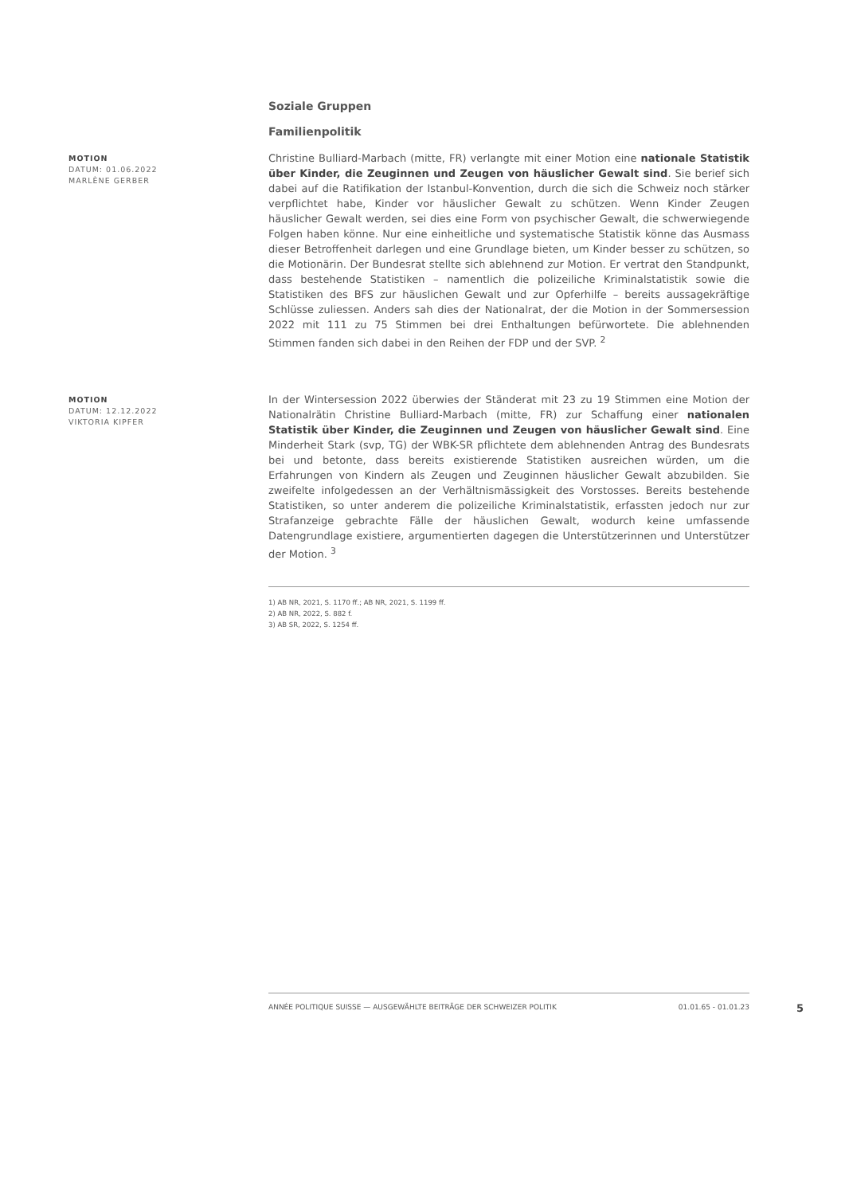Soziale Gruppen
Familienpolitik
MOTION
DATUM: 01.06.2022
MARLÈNE GERBER
Christine Bulliard-Marbach (mitte, FR) verlangte mit einer Motion eine nationale Statistik über Kinder, die Zeuginnen und Zeugen von häuslicher Gewalt sind. Sie berief sich dabei auf die Ratifikation der Istanbul-Konvention, durch die sich die Schweiz noch stärker verpflichtet habe, Kinder vor häuslicher Gewalt zu schützen. Wenn Kinder Zeugen häuslicher Gewalt werden, sei dies eine Form von psychischer Gewalt, die schwerwiegende Folgen haben könne. Nur eine einheitliche und systematische Statistik könne das Ausmass dieser Betroffenheit darlegen und eine Grundlage bieten, um Kinder besser zu schützen, so die Motionärin. Der Bundesrat stellte sich ablehnend zur Motion. Er vertrat den Standpunkt, dass bestehende Statistiken – namentlich die polizeiliche Kriminalstatistik sowie die Statistiken des BFS zur häuslichen Gewalt und zur Opferhilfe – bereits aussagekräftige Schlüsse zuliessen. Anders sah dies der Nationalrat, der die Motion in der Sommersession 2022 mit 111 zu 75 Stimmen bei drei Enthaltungen befürwortete. Die ablehnenden Stimmen fanden sich dabei in den Reihen der FDP und der SVP. <sup>2</sup>
MOTION
DATUM: 12.12.2022
VIKTORIA KIPFER
In der Wintersession 2022 überwies der Ständerat mit 23 zu 19 Stimmen eine Motion der Nationalrätin Christine Bulliard-Marbach (mitte, FR) zur Schaffung einer nationalen Statistik über Kinder, die Zeuginnen und Zeugen von häuslicher Gewalt sind. Eine Minderheit Stark (svp, TG) der WBK-SR pflichtete dem ablehnenden Antrag des Bundesrats bei und betonte, dass bereits existierende Statistiken ausreichen würden, um die Erfahrungen von Kindern als Zeugen und Zeuginnen häuslicher Gewalt abzubilden. Sie zweifelte infolgedessen an der Verhältnismässigkeit des Vorstosses. Bereits bestehende Statistiken, so unter anderem die polizeiliche Kriminalstatistik, erfassten jedoch nur zur Strafanzeige gebrachte Fälle der häuslichen Gewalt, wodurch keine umfassende Datengrundlage existiere, argumentierten dagegen die Unterstützerinnen und Unterstützer der Motion. <sup>3</sup>
1) AB NR, 2021, S. 1170 ff.; AB NR, 2021, S. 1199 ff.
2) AB NR, 2022, S. 882 f.
3) AB SR, 2022, S. 1254 ff.
ANNÉE POLITIQUE SUISSE — AUSGEWÄHLTE BEITRÄGE DER SCHWEIZER POLITIK 01.01.65 - 01.01.23
5